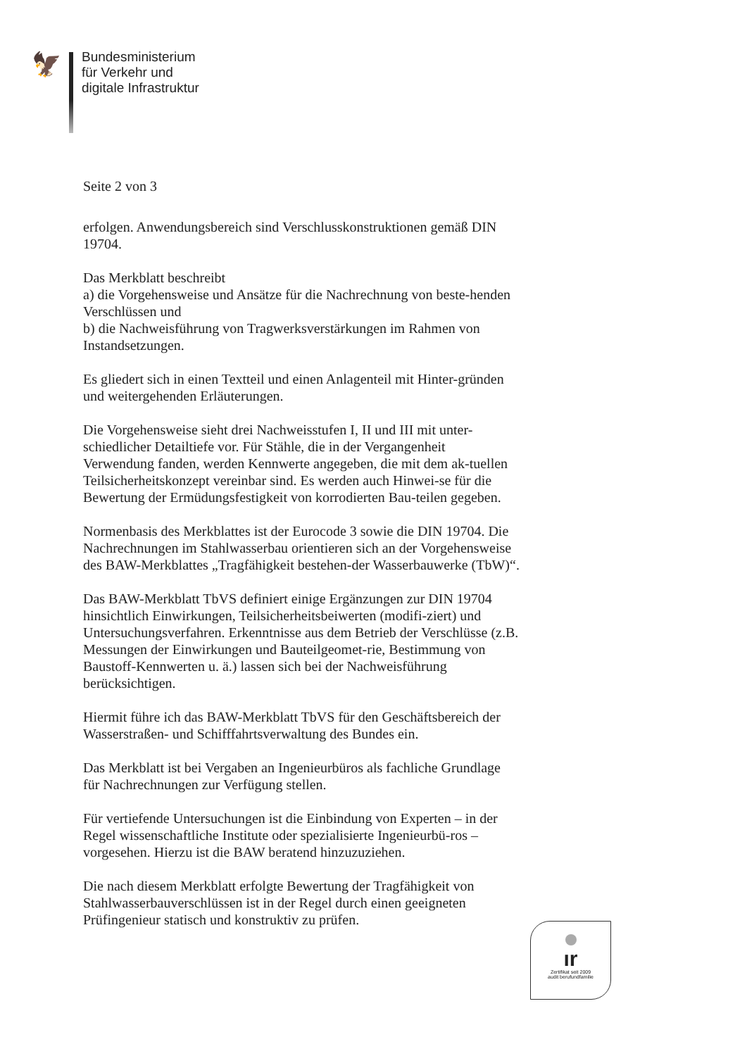🦅
Bundesministerium
für Verkehr und
digitale Infrastruktur
Seite 2 von 3
erfolgen. Anwendungsbereich sind Verschlusskonstruktionen gemäß DIN 19704.
Das Merkblatt beschreibt
a) die Vorgehensweise und Ansätze für die Nachrechnung von beste-henden Verschlüssen und
b) die Nachweisführung von Tragwerksverstärkungen im Rahmen von Instandsetzungen.
Es gliedert sich in einen Textteil und einen Anlagenteil mit Hinter-gründen und weitergehenden Erläuterungen.
Die Vorgehensweise sieht drei Nachweisstufen I, II und III mit unter-schiedlicher Detailtiefe vor. Für Stähle, die in der Vergangenheit Verwendung fanden, werden Kennwerte angegeben, die mit dem ak-tuellen Teilsicherheitskonzept vereinbar sind. Es werden auch Hinwei-se für die Bewertung der Ermüdungsfestigkeit von korrodierten Bau-teilen gegeben.
Normenbasis des Merkblattes ist der Eurocode 3 sowie die DIN 19704. Die Nachrechnungen im Stahlwasserbau orientieren sich an der Vorgehensweise des BAW-Merkblattes „Tragfähigkeit bestehen-der Wasserbauwerke (TbW)“.
Das BAW-Merkblatt TbVS definiert einige Ergänzungen zur DIN 19704 hinsichtlich Einwirkungen, Teilsicherheitsbeiwerten (modifi-ziert) und Untersuchungsverfahren. Erkenntnisse aus dem Betrieb der Verschlüsse (z.B. Messungen der Einwirkungen und Bauteilgeomet-rie, Bestimmung von Baustoff-Kennwerten u. ä.) lassen sich bei der Nachweisführung berücksichtigen.
Hiermit führe ich das BAW-Merkblatt TbVS für den Geschäftsbereich der Wasserstraßen- und Schifffahrtsverwaltung des Bundes ein.
Das Merkblatt ist bei Vergaben an Ingenieurbüros als fachliche Grundlage für Nachrechnungen zur Verfügung stellen.
Für vertiefende Untersuchungen ist die Einbindung von Experten – in der Regel wissenschaftliche Institute oder spezialisierte Ingenieurbü-ros – vorgesehen. Hierzu ist die BAW beratend hinzuzuziehen.
Die nach diesem Merkblatt erfolgte Bewertung der Tragfähigkeit von Stahlwasserbauverschlüssen ist in der Regel durch einen geeigneten Prüfingenieur statisch und konstruktiv zu prüfen.
ır
Zertifikat seit 2009
audit berufundfamilie